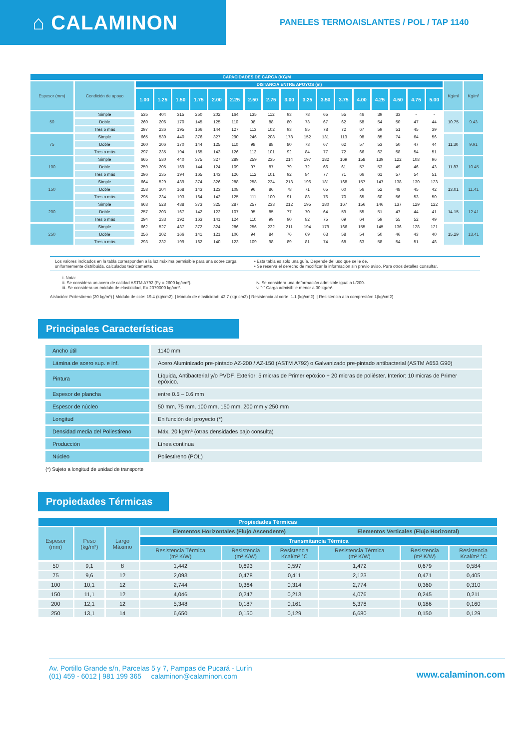⌂ CALAMINON
PANELES TERMOAISLANTES / POL / TAP 1140
| CAPACIDADES DE CARGA (KG/M | | | | | | | | | | | | | | | | | | | | |
| Espesor (mm) | Condición de apoyo | DISTANCIA ENTRE APOYOS (m) | | | | | | | | | | | | | | | | | Kg/ml | Kg/m² |
| | | 1.00 | 1.25 | 1.50 | 1.75 | 2.00 | 2.25 | 2.50 | 2.75 | 3.00 | 3.25 | 3.50 | 3.75 | 4.00 | 4.25 | 4.50 | 4.75 | 5.00 | | |
| 50 | Simple | 535 | 404 | 315 | 250 | 202 | 164 | 135 | 112 | 93 | 78 | 65 | 55 | 46 | 39 | 33 | - | - | 10.75 | 9.43 |
| | Doble | 260 | 206 | 170 | 145 | 125 | 110 | 98 | 88 | 80 | 73 | 67 | 62 | 58 | 54 | 50 | 47 | 44 | | |
| | Tres o más | 297 | 236 | 195 | 166 | 144 | 127 | 113 | 102 | 93 | 85 | 78 | 72 | 67 | 59 | 51 | 45 | 39 | | |
| 75 | Simple | 665 | 530 | 440 | 376 | 327 | 290 | 246 | 208 | 178 | 152 | 131 | 113 | 98 | 85 | 74 | 64 | 56 | 11.30 | 9.91 |
| | Doble | 260 | 206 | 170 | 144 | 125 | 110 | 98 | 88 | 80 | 73 | 67 | 62 | 57 | 53 | 50 | 47 | 44 | | |
| | Tres o más | 297 | 235 | 194 | 165 | 143 | 126 | 112 | 101 | 92 | 84 | 77 | 72 | 66 | 62 | 58 | 54 | 51 | | |
| 100 | Simple | 665 | 530 | 440 | 375 | 327 | 289 | 259 | 235 | 214 | 197 | 182 | 169 | 158 | 139 | 122 | 108 | 96 | 11.87 | 10.45 |
| | Doble | 259 | 205 | 169 | 144 | 124 | 109 | 97 | 87 | 79 | 72 | 66 | 61 | 57 | 53 | 49 | 46 | 43 | | |
| | Tres o más | 296 | 235 | 194 | 165 | 143 | 126 | 112 | 101 | 92 | 84 | 77 | 71 | 66 | 61 | 57 | 54 | 51 | | |
| 150 | Simple | 664 | 529 | 439 | 374 | 326 | 288 | 258 | 234 | 213 | 196 | 181 | 168 | 157 | 147 | 138 | 130 | 123 | 13.01 | 11.41 |
| | Doble | 258 | 204 | 168 | 143 | 123 | 108 | 96 | 86 | 78 | 71 | 65 | 60 | 56 | 52 | 48 | 45 | 42 | | |
| | Tres o más | 295 | 234 | 193 | 164 | 142 | 125 | 111 | 100 | 91 | 83 | 76 | 70 | 65 | 60 | 56 | 53 | 50 | | |
| 200 | Simple | 663 | 528 | 438 | 373 | 325 | 287 | 257 | 233 | 212 | 195 | 180 | 167 | 156 | 146 | 137 | 129 | 122 | 14.15 | 12.41 |
| | Doble | 257 | 203 | 167 | 142 | 122 | 107 | 95 | 85 | 77 | 70 | 64 | 59 | 55 | 51 | 47 | 44 | 41 | | |
| | Tres o más | 294 | 233 | 192 | 163 | 141 | 124 | 110 | 99 | 90 | 82 | 75 | 69 | 64 | 59 | 55 | 52 | 49 | | |
| 250 | Simple | 662 | 527 | 437 | 372 | 324 | 286 | 256 | 232 | 211 | 194 | 179 | 166 | 155 | 145 | 136 | 128 | 121 | 15.29 | 13.41 |
| | Doble | 256 | 202 | 166 | 141 | 121 | 106 | 94 | 84 | 76 | 69 | 63 | 58 | 54 | 50 | 46 | 43 | 40 | | |
| | Tres o más | 293 | 232 | 199 | 162 | 140 | 123 | 109 | 98 | 89 | 81 | 74 | 68 | 63 | 58 | 54 | 51 | 48 | | |
Los valores indicados en la tabla corresponden a la luz máxima permisible para una sobre carga uniformemente distribuida, calculados teóricamente.
• Esta tabla es solo una guía. Depende del uso que se le de.
• Se reserva el derecho de modificar la información sin previo aviso. Para otros detalles consultar.
i. Nota:
ii. Se considera un acero de calidad ASTM A792 (Fy = 2600 kg/cm²).
iii. Se considera un módulo de elasticidad, E= 2070000 kg/cm².
iv. Se considera una deformación admisible igual a L/200.
v. "-" Carga admisibile menor a 30 kg/m².
Aislación: Poliestireno (20 kg/m³) | Módulo de ccte: 19.4 (kg/cm2). | Módulo de elasticidad: 42.7 (kg/ cm2) | Resistencia al corte: 1.1 (kg/cm2). | Resistencia a la compresión: 1(kg/cm2)
Principales Características
| Ancho útil | 1140 mm |
| Lámina de acero sup. e inf. | Acero Aluminizado pre-pintado AZ-200 / AZ-150 (ASTM A792) o Galvanizado pre-pintado antibacterial (ASTM A653 G90) |
| Pintura | Líquida, Antibacterial y/o PVDF. Exterior: 5 micras de Primer epóxico + 20 micras de poliéster. Interior: 10 micras de Primer epóxico. |
| Espesor de plancha | entre 0.5 – 0.6 mm |
| Espesor de núcleo | 50 mm, 75 mm, 100 mm, 150 mm, 200 mm y 250 mm |
| Longitud | En función del proyecto (*) |
| Densidad media del Poliestireno | Máx. 20 kg/m³ (otras densidades bajo consulta) |
| Producción | Línea continua |
| Núcleo | Poliestireno (POL) |
(*) Sujeto a longitud de unidad de transporte
Propiedades Térmicas
| Propiedades Térmicas | | | | | | | | |
| Espesor (mm) | Peso (kg/m²) | Largo Máximo | Elementos Horizontales (Flujo Ascendente) | | | Elementos Verticales (Flujo Horizontal) | | |
| | | | Transmitancia Térmica | | | | | |
| | | | Resistencia Térmica (m² K/W) | Resistencia (m² K/W) | Resistencia Kcal/m² °C | Resistencia Térmica (m² K/W) | Resistencia (m² K/W) | Resistencia Kcal/m² °C |
| 50 | 9,1 | 8 | 1,442 | 0,693 | 0,597 | 1,472 | 0,679 | 0,584 |
| 75 | 9,6 | 12 | 2,093 | 0,478 | 0,411 | 2,123 | 0,471 | 0,405 |
| 100 | 10,1 | 12 | 2,744 | 0,364 | 0,314 | 2,774 | 0,360 | 0,310 |
| 150 | 11,1 | 12 | 4,046 | 0,247 | 0,213 | 4,076 | 0,245 | 0,211 |
| 200 | 12,1 | 12 | 5,348 | 0,187 | 0,161 | 5,378 | 0,186 | 0,160 |
| 250 | 13,1 | 14 | 6,650 | 0,150 | 0,129 | 6,680 | 0,150 | 0,129 |
Av. Portillo Grande s/n, Parcelas 5 y 7, Pampas de Pucará - Lurín
(01) 459 - 6012 | 981 199 365 calaminon@calaminon.com
www.calaminon.com